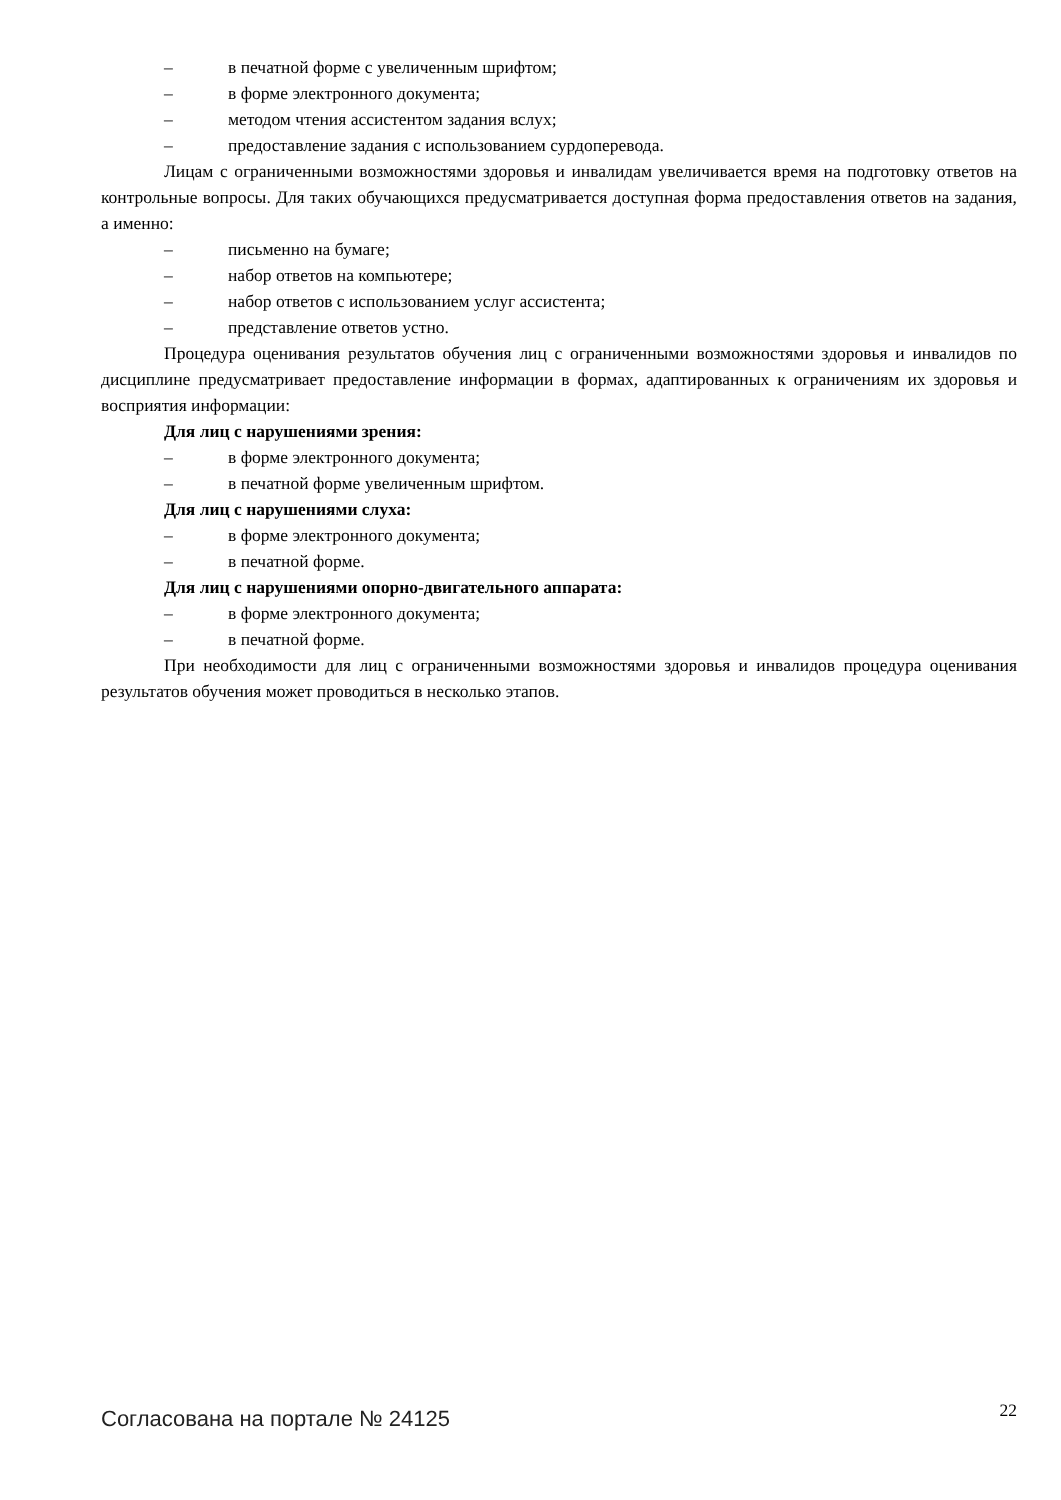– в печатной форме с увеличенным шрифтом;
– в форме электронного документа;
– методом чтения ассистентом задания вслух;
– предоставление задания с использованием сурдоперевода.
Лицам с ограниченными возможностями здоровья и инвалидам увеличивается время на подготовку ответов на контрольные вопросы. Для таких обучающихся предусматривается доступная форма предоставления ответов на задания, а именно:
– письменно на бумаге;
– набор ответов на компьютере;
– набор ответов с использованием услуг ассистента;
– представление ответов устно.
Процедура оценивания результатов обучения лиц с ограниченными возможностями здоровья и инвалидов по дисциплине предусматривает предоставление информации в формах, адаптированных к ограничениям их здоровья и восприятия информации:
Для лиц с нарушениями зрения:
– в форме электронного документа;
– в печатной форме увеличенным шрифтом.
Для лиц с нарушениями слуха:
– в форме электронного документа;
– в печатной форме.
Для лиц с нарушениями опорно-двигательного аппарата:
– в форме электронного документа;
– в печатной форме.
При необходимости для лиц с ограниченными возможностями здоровья и инвалидов процедура оценивания результатов обучения может проводиться в несколько этапов.
Согласована на портале № 24125 22